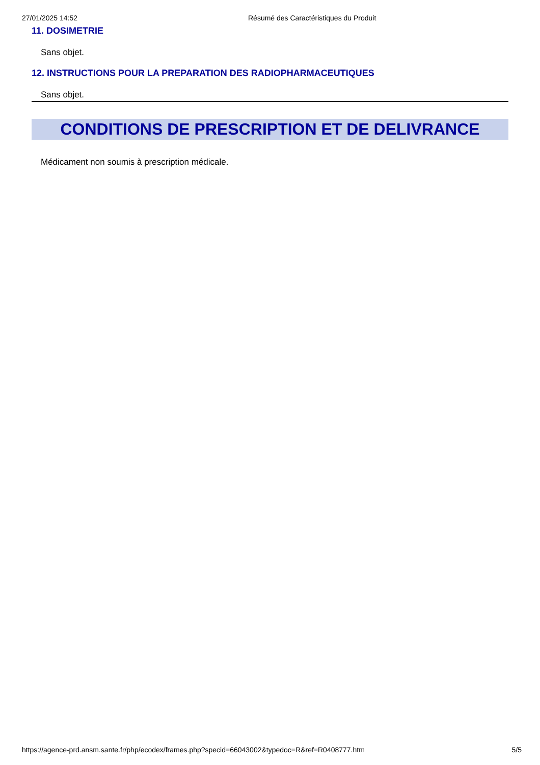27/01/2025 14:52 Résumé des Caractéristiques du Produit
11. DOSIMETRIE
Sans objet.
12. INSTRUCTIONS POUR LA PREPARATION DES RADIOPHARMACEUTIQUES
Sans objet.
CONDITIONS DE PRESCRIPTION ET DE DELIVRANCE
Médicament non soumis à prescription médicale.
https://agence-prd.ansm.sante.fr/php/ecodex/frames.php?specid=66043002&typedoc=R&ref=R0408777.htm 5/5